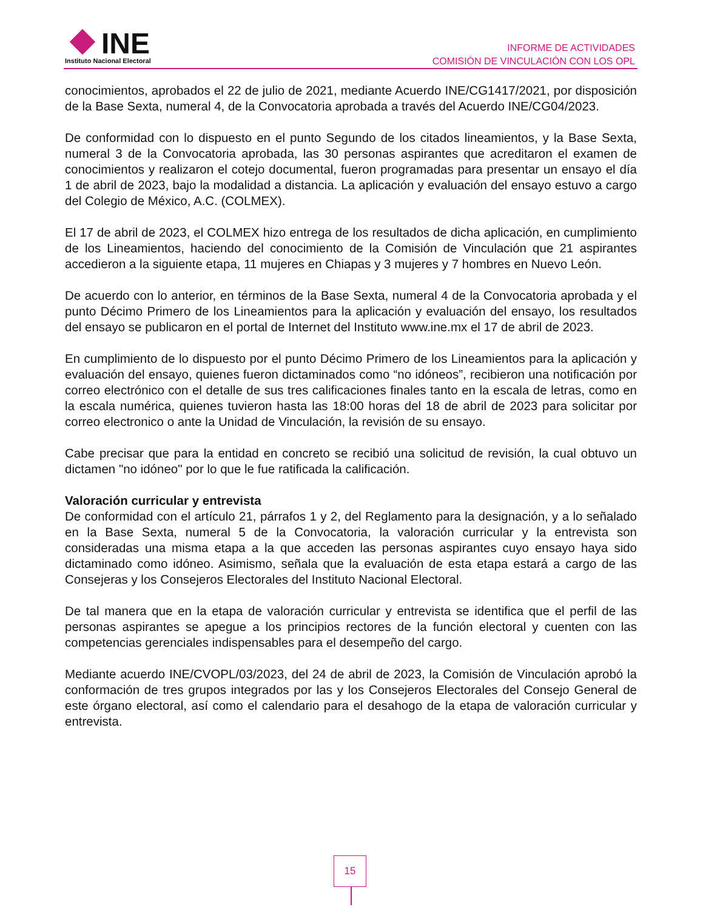INE
Instituto Nacional Electoral
INFORME DE ACTIVIDADES
COMISIÓN DE VINCULACIÓN CON LOS OPL
conocimientos, aprobados el 22 de julio de 2021, mediante Acuerdo INE/CG1417/2021, por disposición de la Base Sexta, numeral 4, de la Convocatoria aprobada a través del Acuerdo INE/CG04/2023.
De conformidad con lo dispuesto en el punto Segundo de los citados lineamientos, y la Base Sexta, numeral 3 de la Convocatoria aprobada, las 30 personas aspirantes que acreditaron el examen de conocimientos y realizaron el cotejo documental, fueron programadas para presentar un ensayo el día 1 de abril de 2023, bajo la modalidad a distancia. La aplicación y evaluación del ensayo estuvo a cargo del Colegio de México, A.C. (COLMEX).
El 17 de abril de 2023, el COLMEX hizo entrega de los resultados de dicha aplicación, en cumplimiento de los Lineamientos, haciendo del conocimiento de la Comisión de Vinculación que 21 aspirantes accedieron a la siguiente etapa, 11 mujeres en Chiapas y 3 mujeres y 7 hombres en Nuevo León.
De acuerdo con lo anterior, en términos de la Base Sexta, numeral 4 de la Convocatoria aprobada y el punto Décimo Primero de los Lineamientos para la aplicación y evaluación del ensayo, los resultados del ensayo se publicaron en el portal de Internet del Instituto www.ine.mx el 17 de abril de 2023.
En cumplimiento de lo dispuesto por el punto Décimo Primero de los Lineamientos para la aplicación y evaluación del ensayo, quienes fueron dictaminados como “no idóneos”, recibieron una notificación por correo electrónico con el detalle de sus tres calificaciones finales tanto en la escala de letras, como en la escala numérica, quienes tuvieron hasta las 18:00 horas del 18 de abril de 2023 para solicitar por correo electronico o ante la Unidad de Vinculación, la revisión de su ensayo.
Cabe precisar que para la entidad en concreto se recibió una solicitud de revisión, la cual obtuvo un dictamen "no idóneo" por lo que le fue ratificada la calificación.
Valoración curricular y entrevista
De conformidad con el artículo 21, párrafos 1 y 2, del Reglamento para la designación, y a lo señalado en la Base Sexta, numeral 5 de la Convocatoria, la valoración curricular y la entrevista son consideradas una misma etapa a la que acceden las personas aspirantes cuyo ensayo haya sido dictaminado como idóneo. Asimismo, señala que la evaluación de esta etapa estará a cargo de las Consejeras y los Consejeros Electorales del Instituto Nacional Electoral.
De tal manera que en la etapa de valoración curricular y entrevista se identifica que el perfil de las personas aspirantes se apegue a los principios rectores de la función electoral y cuenten con las competencias gerenciales indispensables para el desempeño del cargo.
Mediante acuerdo INE/CVOPL/03/2023, del 24 de abril de 2023, la Comisión de Vinculación aprobó la conformación de tres grupos integrados por las y los Consejeros Electorales del Consejo General de este órgano electoral, así como el calendario para el desahogo de la etapa de valoración curricular y entrevista.
15